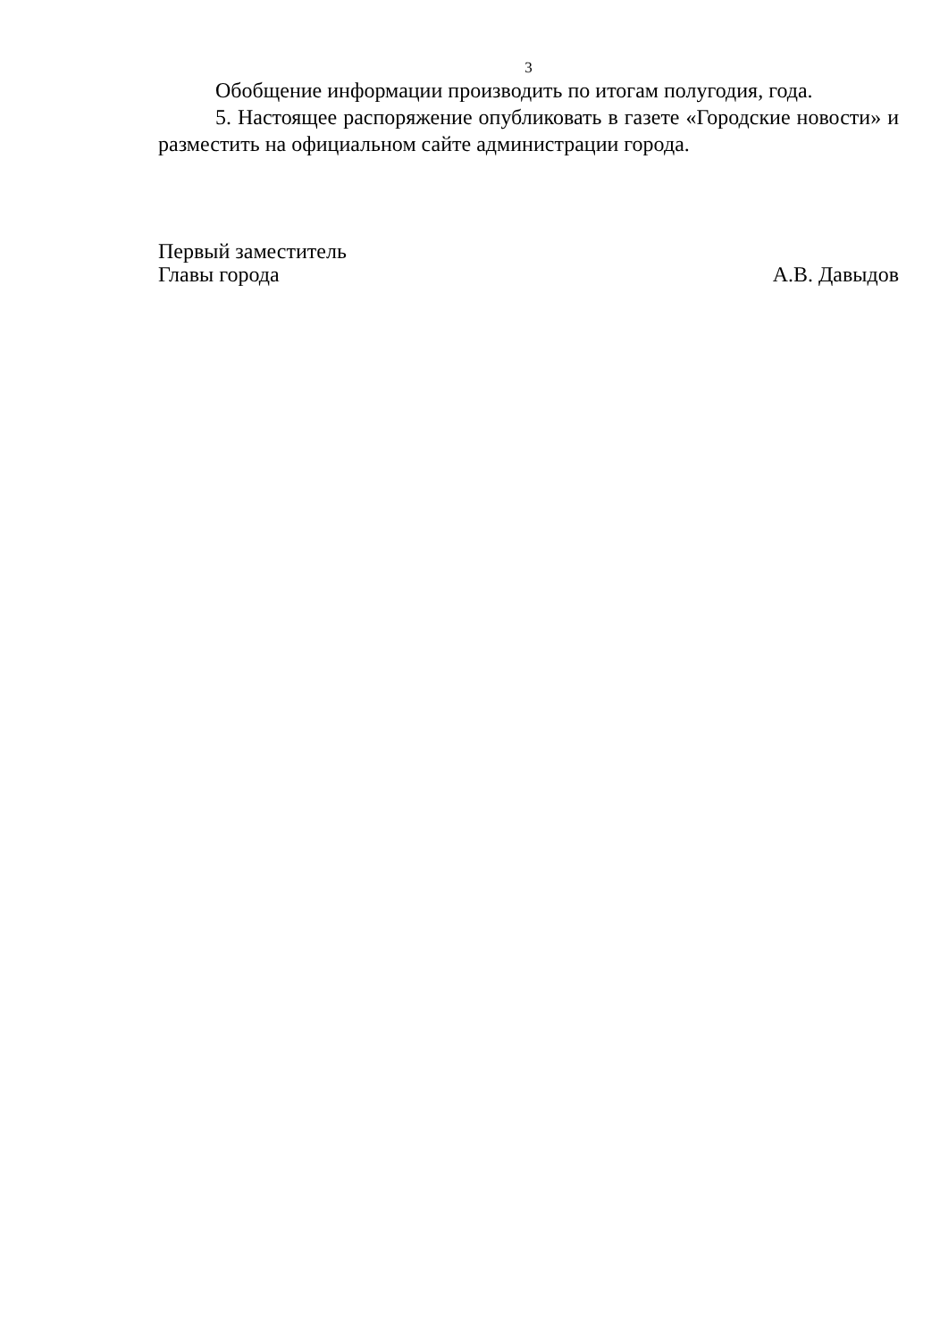3
Обобщение информации производить по итогам полугодия, года.
5. Настоящее распоряжение опубликовать в газете «Городские новости» и разместить на официальном сайте администрации города.
Первый заместитель
Главы города А.В. Давыдов